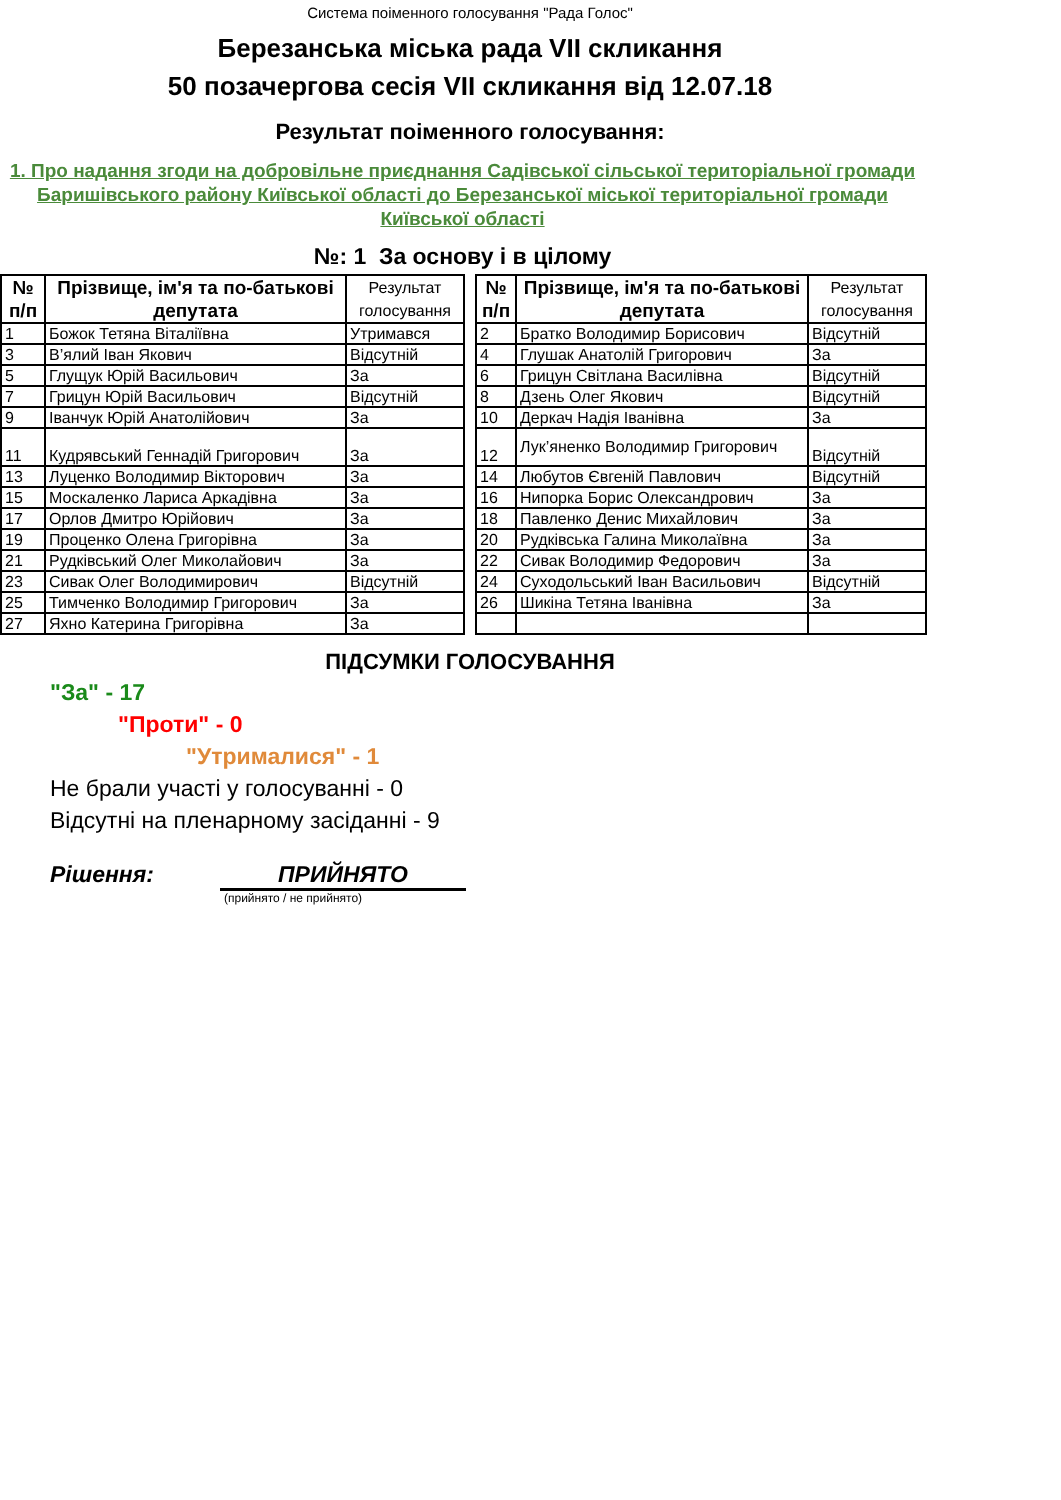Система поіменного голосування "Рада Голос"
Березанська міська рада VII скликання
50 позачергова сесія VII скликання від 12.07.18
Результат поіменного голосування:
1. Про надання згоди на добровільне приєднання Садівської сільської територіальної громади Баришівського району Київської області до Березанської міської територіальної громади Київської області
№: 1 За основу і в цілому
| № п/п | Прізвище, ім'я та по-батькові депутата | Результат голосування |
| --- | --- | --- |
| 1 | Божок Тетяна Віталіївна | Утримався |
| 3 | В’ялий Іван Якович | Відсутній |
| 5 | Глущук Юрій Васильович | За |
| 7 | Грицун Юрій Васильович | Відсутній |
| 9 | Іванчук Юрій Анатолійович | За |
| 11 | Кудрявський Геннадій Григорович | За |
| 13 | Луценко Володимир Вікторович | За |
| 15 | Москаленко Лариса Аркадівна | За |
| 17 | Орлов Дмитро Юрійович | За |
| 19 | Проценко Олена Григорівна | За |
| 21 | Рудківський Олег Миколайович | За |
| 23 | Сивак Олег Володимирович | Відсутній |
| 25 | Тимченко Володимир Григорович | За |
| 27 | Яхно Катерина Григорівна | За |
| № п/п | Прізвище, ім'я та по-батькові депутата | Результат голосування |
| --- | --- | --- |
| 2 | Братко Володимир Борисович | Відсутній |
| 4 | Глушак Анатолій Григорович | За |
| 6 | Грицун Світлана Василівна | Відсутній |
| 8 | Дзень Олег Якович | Відсутній |
| 10 | Деркач Надія Іванівна | За |
| 12 | Лук’яненко Володимир Григорович | Відсутній |
| 14 | Любутов Євгеній Павлович | Відсутній |
| 16 | Нипорка Борис Олександрович | За |
| 18 | Павленко Денис Михайлович | За |
| 20 | Рудківська Галина Миколаївна | За |
| 22 | Сивак Володимир Федорович | За |
| 24 | Суходольський Іван Васильович | Відсутній |
| 26 | Шикіна Тетяна Іванівна | За |
ПІДСУМКИ ГОЛОСУВАННЯ
"За" - 17
"Проти" - 0
"Утрималися" - 1
Не брали участі у голосуванні - 0
Відсутні на пленарному засіданні - 9
Рішення: ПРИЙНЯТО
(прийнято / не прийнято)